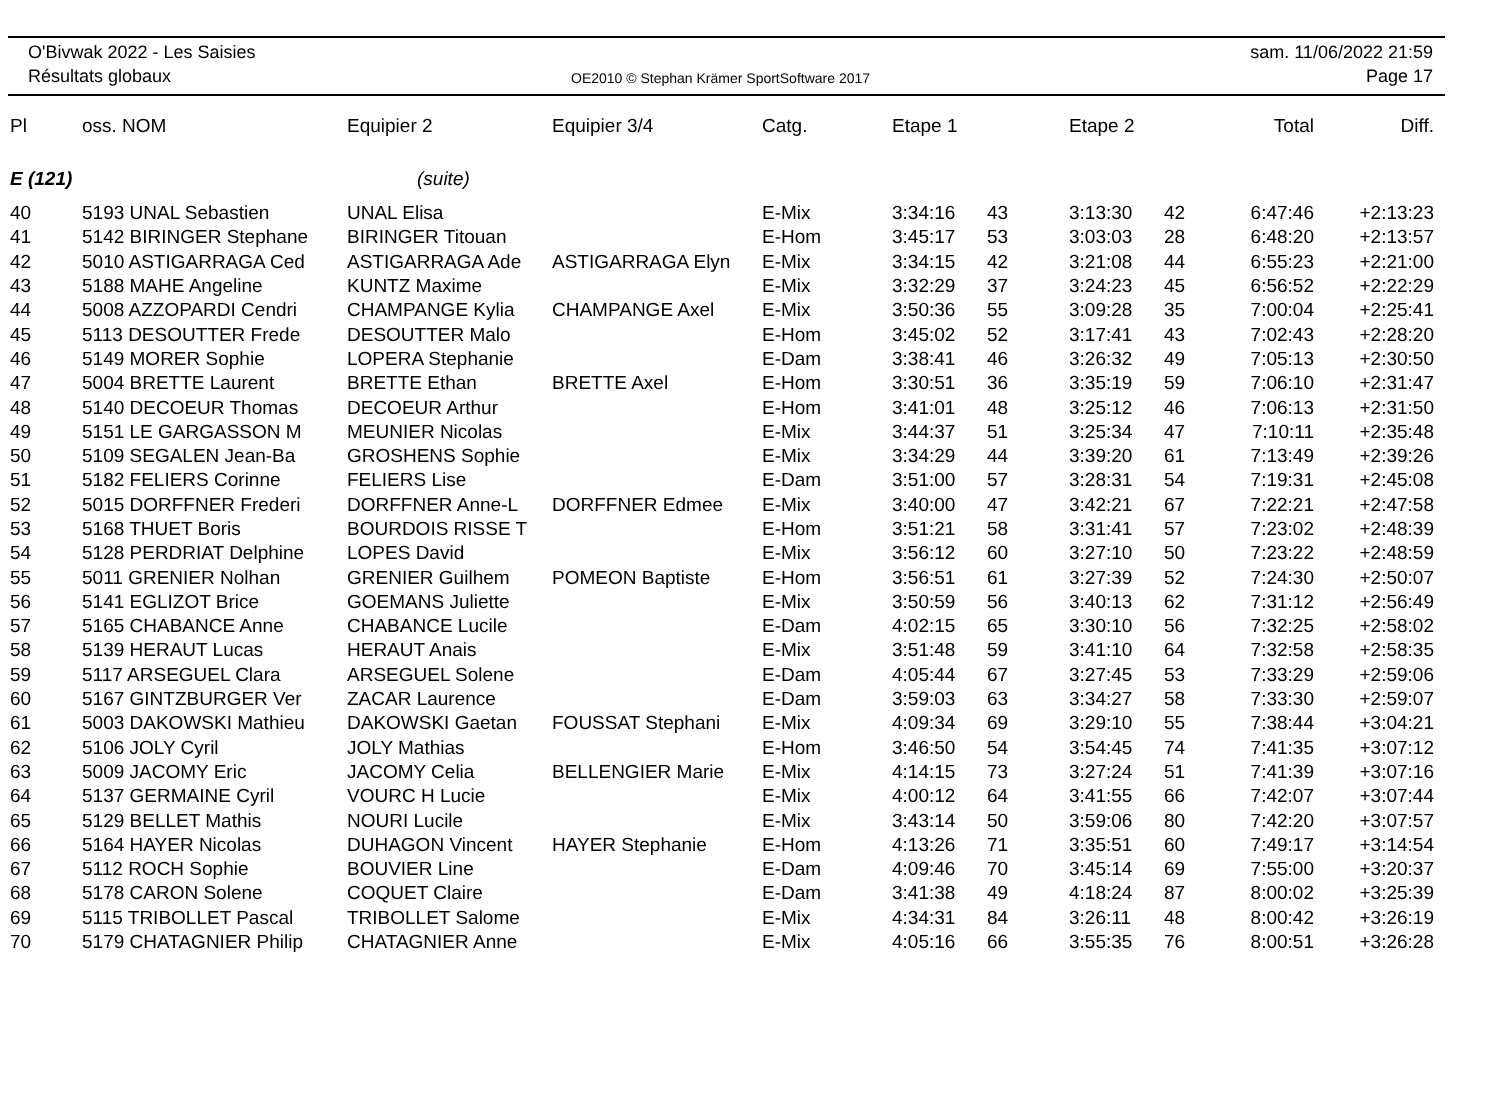O'Bivwak 2022 - Les Saisies
Résultats globaux
OE2010 © Stephan Krämer SportSoftware 2017
sam. 11/06/2022 21:59
Page 17
| Pl | oss. NOM | Equipier 2 | Equipier 3/4 | Catg. | Etape 1 | | Etape 2 | | Total | Diff. |
| --- | --- | --- | --- | --- | --- | --- | --- | --- | --- | --- |
| E (121) | | (suite) | | | | | | | | |
| 40 | 5193 UNAL Sebastien | UNAL Elisa | | E-Mix | 3:34:16 | 43 | 3:13:30 | 42 | 6:47:46 | +2:13:23 |
| 41 | 5142 BIRINGER Stephane | BIRINGER Titouan | | E-Hom | 3:45:17 | 53 | 3:03:03 | 28 | 6:48:20 | +2:13:57 |
| 42 | 5010 ASTIGARRAGA Ced | ASTIGARRAGA Ade | ASTIGARRAGA Elyn | E-Mix | 3:34:15 | 42 | 3:21:08 | 44 | 6:55:23 | +2:21:00 |
| 43 | 5188 MAHE Angeline | KUNTZ Maxime | | E-Mix | 3:32:29 | 37 | 3:24:23 | 45 | 6:56:52 | +2:22:29 |
| 44 | 5008 AZZOPARDI Cendri | CHAMPANGE Kylia | CHAMPANGE Axel | E-Mix | 3:50:36 | 55 | 3:09:28 | 35 | 7:00:04 | +2:25:41 |
| 45 | 5113 DESOUTTER Frede | DESOUTTER Malo | | E-Hom | 3:45:02 | 52 | 3:17:41 | 43 | 7:02:43 | +2:28:20 |
| 46 | 5149 MORER Sophie | LOPERA Stephanie | | E-Dam | 3:38:41 | 46 | 3:26:32 | 49 | 7:05:13 | +2:30:50 |
| 47 | 5004 BRETTE Laurent | BRETTE Ethan | BRETTE Axel | E-Hom | 3:30:51 | 36 | 3:35:19 | 59 | 7:06:10 | +2:31:47 |
| 48 | 5140 DECOEUR Thomas | DECOEUR Arthur | | E-Hom | 3:41:01 | 48 | 3:25:12 | 46 | 7:06:13 | +2:31:50 |
| 49 | 5151 LE GARGASSON M | MEUNIER Nicolas | | E-Mix | 3:44:37 | 51 | 3:25:34 | 47 | 7:10:11 | +2:35:48 |
| 50 | 5109 SEGALEN Jean-Ba | GROSHENS Sophie | | E-Mix | 3:34:29 | 44 | 3:39:20 | 61 | 7:13:49 | +2:39:26 |
| 51 | 5182 FELIERS Corinne | FELIERS Lise | | E-Dam | 3:51:00 | 57 | 3:28:31 | 54 | 7:19:31 | +2:45:08 |
| 52 | 5015 DORFFNER Frederi | DORFFNER Anne-L | DORFFNER Edmee | E-Mix | 3:40:00 | 47 | 3:42:21 | 67 | 7:22:21 | +2:47:58 |
| 53 | 5168 THUET Boris | BOURDOIS RISSE T | | E-Hom | 3:51:21 | 58 | 3:31:41 | 57 | 7:23:02 | +2:48:39 |
| 54 | 5128 PERDRIAT Delphine | LOPES David | | E-Mix | 3:56:12 | 60 | 3:27:10 | 50 | 7:23:22 | +2:48:59 |
| 55 | 5011 GRENIER Nolhan | GRENIER Guilhem | POMEON Baptiste | E-Hom | 3:56:51 | 61 | 3:27:39 | 52 | 7:24:30 | +2:50:07 |
| 56 | 5141 EGLIZOT Brice | GOEMANS Juliette | | E-Mix | 3:50:59 | 56 | 3:40:13 | 62 | 7:31:12 | +2:56:49 |
| 57 | 5165 CHABANCE Anne | CHABANCE Lucile | | E-Dam | 4:02:15 | 65 | 3:30:10 | 56 | 7:32:25 | +2:58:02 |
| 58 | 5139 HERAUT Lucas | HERAUT Anais | | E-Mix | 3:51:48 | 59 | 3:41:10 | 64 | 7:32:58 | +2:58:35 |
| 59 | 5117 ARSEGUEL Clara | ARSEGUEL Solene | | E-Dam | 4:05:44 | 67 | 3:27:45 | 53 | 7:33:29 | +2:59:06 |
| 60 | 5167 GINTZBURGER Ver | ZACAR Laurence | | E-Dam | 3:59:03 | 63 | 3:34:27 | 58 | 7:33:30 | +2:59:07 |
| 61 | 5003 DAKOWSKI Mathieu | DAKOWSKI Gaetan | FOUSSAT Stephani | E-Mix | 4:09:34 | 69 | 3:29:10 | 55 | 7:38:44 | +3:04:21 |
| 62 | 5106 JOLY Cyril | JOLY Mathias | | E-Hom | 3:46:50 | 54 | 3:54:45 | 74 | 7:41:35 | +3:07:12 |
| 63 | 5009 JACOMY Eric | JACOMY Celia | BELLENGIER Marie | E-Mix | 4:14:15 | 73 | 3:27:24 | 51 | 7:41:39 | +3:07:16 |
| 64 | 5137 GERMAINE Cyril | VOURC H Lucie | | E-Mix | 4:00:12 | 64 | 3:41:55 | 66 | 7:42:07 | +3:07:44 |
| 65 | 5129 BELLET Mathis | NOURI Lucile | | E-Mix | 3:43:14 | 50 | 3:59:06 | 80 | 7:42:20 | +3:07:57 |
| 66 | 5164 HAYER Nicolas | DUHAGON Vincent | HAYER Stephanie | E-Hom | 4:13:26 | 71 | 3:35:51 | 60 | 7:49:17 | +3:14:54 |
| 67 | 5112 ROCH Sophie | BOUVIER Line | | E-Dam | 4:09:46 | 70 | 3:45:14 | 69 | 7:55:00 | +3:20:37 |
| 68 | 5178 CARON Solene | COQUET Claire | | E-Dam | 3:41:38 | 49 | 4:18:24 | 87 | 8:00:02 | +3:25:39 |
| 69 | 5115 TRIBOLLET Pascal | TRIBOLLET Salome | | E-Mix | 4:34:31 | 84 | 3:26:11 | 48 | 8:00:42 | +3:26:19 |
| 70 | 5179 CHATAGNIER Philip | CHATAGNIER Anne | | E-Mix | 4:05:16 | 66 | 3:55:35 | 76 | 8:00:51 | +3:26:28 |